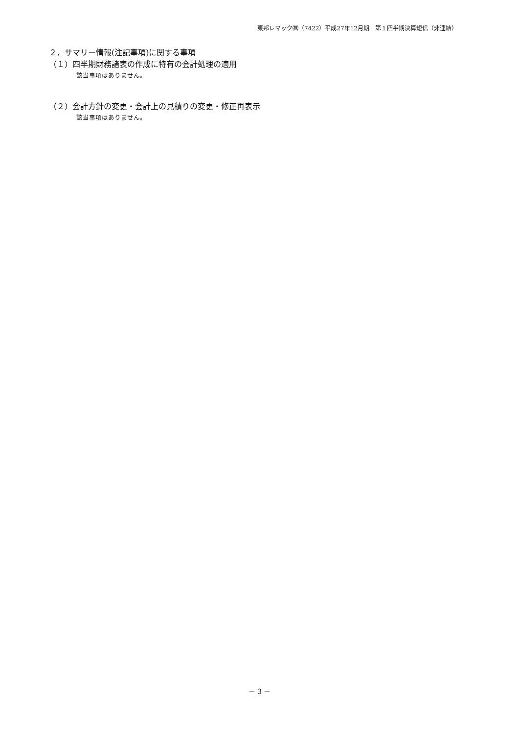東邦レマック㈱（7422）平成27年12月期　第１四半期決算短信（非連結）
２．サマリー情報(注記事項)に関する事項
（１）四半期財務諸表の作成に特有の会計処理の適用
該当事項はありません。
（２）会計方針の変更・会計上の見積りの変更・修正再表示
該当事項はありません。
－ 3 －